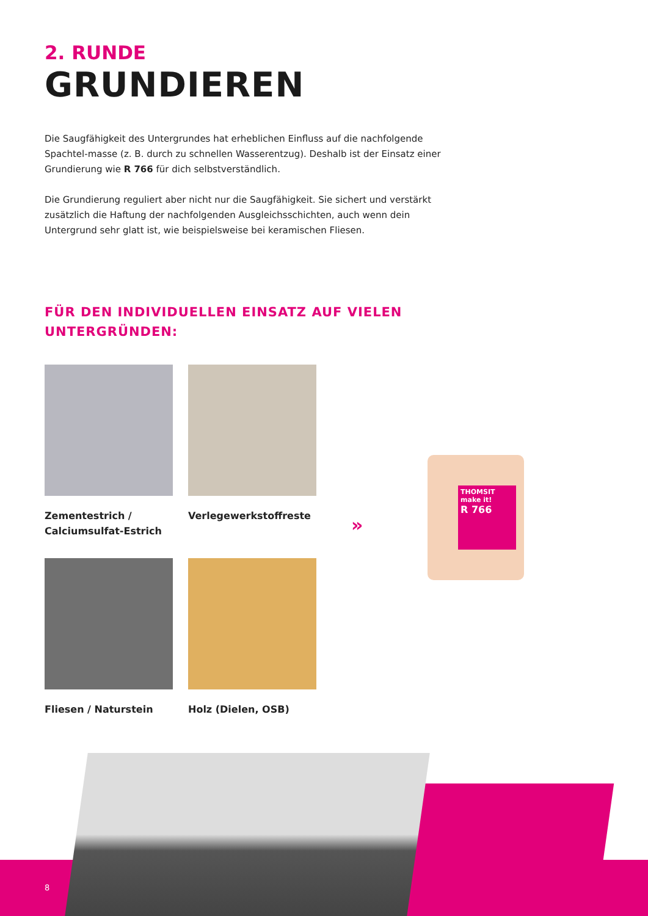2. RUNDE
GRUNDIEREN
Die Saugfähigkeit des Untergrundes hat erheblichen Einfluss auf die nachfolgende Spachtel-masse (z. B. durch zu schnellen Wasserentzug). Deshalb ist der Einsatz einer Grundierung wie R 766 für dich selbstverständlich.
Die Grundierung reguliert aber nicht nur die Saugfähigkeit. Sie sichert und verstärkt zusätzlich die Haftung der nachfolgenden Ausgleichsschichten, auch wenn dein Untergrund sehr glatt ist, wie beispielsweise bei keramischen Fliesen.
FÜR DEN INDIVIDUELLEN EINSATZ AUF VIELEN UNTERGRÜNDEN:
Zementestrich / Calciumsulfat-Estrich
Verlegewerkstoffreste
Fliesen / Naturstein
Holz (Dielen, OSB)
»
THOMSIT
make it!
R 766
8